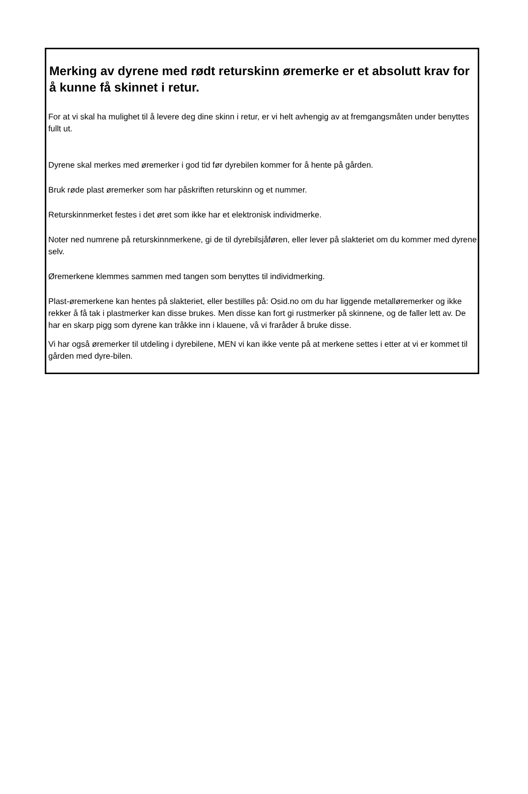Merking av dyrene med rødt returskinn øremerke er et absolutt krav for å kunne få skinnet i retur.
For at vi skal ha mulighet til å levere deg dine skinn i retur, er vi helt avhengig av at fremgangsmåten under benyttes fullt ut.
Dyrene skal merkes med øremerker i god tid før dyrebilen kommer for å hente på gården.
Bruk røde plast øremerker som har påskriften returskinn og et nummer.
Returskinnmerket festes i det øret som ikke har et elektronisk individmerke.
Noter ned numrene på returskinnmerkene, gi de til dyrebilsjåføren, eller lever på slakteriet om du kommer med dyrene selv.
Øremerkene klemmes sammen med tangen som benyttes til individmerking.
Plast-øremerkene kan hentes på slakteriet, eller bestilles på: Osid.no om du har liggende metalløremerker og ikke rekker å få tak i plastmerker kan disse brukes. Men disse kan fort gi rustmerker på skinnene, og de faller lett av. De har en skarp pigg som dyrene kan tråkke inn i klauene, vå vi fraråder å bruke disse.
Vi har også øremerker til utdeling i dyrebilene, MEN vi kan ikke vente på at merkene settes i etter at vi er kommet til gården med dyre-bilen.